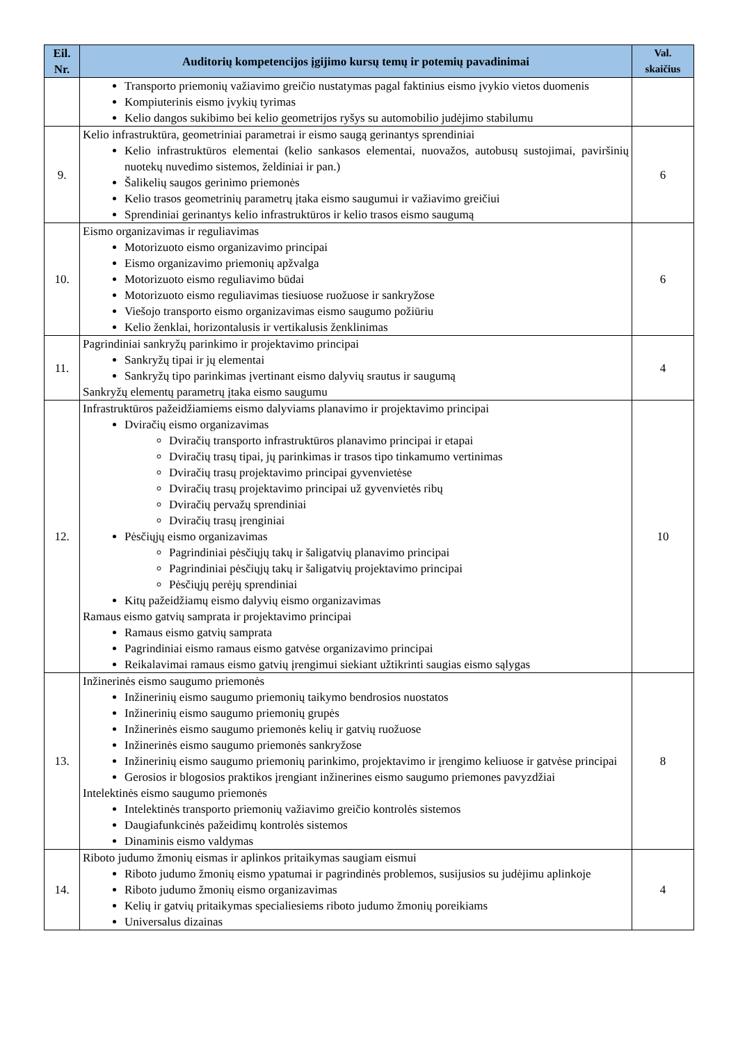| Eil. Nr. | Auditorių kompetencijos įgijimo kursų temų ir potemių pavadinimai | Val. skaičius |
| --- | --- | --- |
| | Transporto priemonių važiavimo greičio nustatymas pagal faktinius eismo įvykio vietos duomenis Kompiuterinis eismo įvykių tyrimas Kelio dangos sukibimo bei kelio geometrijos ryšys su automobilio judėjimo stabilumu | |
| 9. | Kelio infrastruktūra, geometriniai parametrai ir eismo saugą gerinantys sprendiniai Kelio infrastruktūros elementai (kelio sankasos elementai, nuovažos, autobusų sustojimai, paviršinių nuotekų nuvedimo sistemos, želdiniai ir pan.) Šalikelių saugos gerinimo priemonės Kelio trasos geometrinių parametrų įtaka eismo saugumui ir važiavimo greičiui Sprendiniai gerinantys kelio infrastruktūros ir kelio trasos eismo saugumą | 6 |
| 10. | Eismo organizavimas ir reguliavimas Motorizuoto eismo organizavimo principai Eismo organizavimo priemonių apžvalga Motorizuoto eismo reguliavimo būdai Motorizuoto eismo reguliavimas tiesiuose ruožuose ir sankryžose Viešojo transporto eismo organizavimas eismo saugumo požiūriu Kelio ženklai, horizontalusis ir vertikalusis ženklinimas | 6 |
| 11. | Pagrindiniai sankryžų parinkimo ir projektavimo principai Sankryžų tipai ir jų elementai Sankryžų tipo parinkimas įvertinant eismo dalyvių srautus ir saugumą Sankryžų elementų parametrų įtaka eismo saugumu | 4 |
| 12. | Infrastruktūros pažeidžiamiems eismo dalyviams planavimo ir projektavimo principai Dviračių eismo organizavimas Dviračių transporto infrastruktūros planavimo principai ir etapai Dviračių trasų tipai, jų parinkimas ir trasos tipo tinkamumo vertinimas Dviračių trasų projektavimo principai gyvenvietėse Dviračių trasų projektavimo principai už gyvenvietės ribų Dviračių pervažų sprendiniai Dviračių trasų įrenginiai Pėsčiųjų eismo organizavimas Pagrindiniai pėsčiųjų takų ir šaligatvių planavimo principai Pagrindiniai pėsčiųjų takų ir šaligatvių projektavimo principai Pėsčiųjų perėjų sprendiniai Kitų pažeidžiamų eismo dalyvių eismo organizavimas Ramaus eismo gatvių samprata ir projektavimo principai Ramaus eismo gatvių samprata Pagrindiniai eismo ramaus eismo gatvėse organizavimo principai Reikalavimai ramaus eismo gatvių įrengimui siekiant užtikrinti saugias eismo sąlygas | 10 |
| 13. | Inžinerinės eismo saugumo priemonės Inžinerinių eismo saugumo priemonių taikymo bendrosios nuostatos Inžinerinių eismo saugumo priemonių grupės Inžinerinės eismo saugumo priemonės kelių ir gatvių ruožuose Inžinerinės eismo saugumo priemonės sankryžose Inžinerinių eismo saugumo priemonių parinkimo, projektavimo ir įrengimo keliuose ir gatvėse principai Gerosios ir blogosios praktikos įrengiant inžinerines eismo saugumo priemones pavyzdžiai Intelektinės eismo saugumo priemonės Intelektinės transporto priemonių važiavimo greičio kontrolės sistemos Daugiafunkcinės pažeidimų kontrolės sistemos Dinaminis eismo valdymas | 8 |
| 14. | Riboto judumo žmonių eismas ir aplinkos pritaikymas saugiam eismui Riboto judumo žmonių eismo ypatumai ir pagrindinės problemos, susijusios su judėjimu aplinkoje Riboto judumo žmonių eismo organizavimas Kelių ir gatvių pritaikymas specialiesiems riboto judumo žmonių poreikiams Universalus dizainas | 4 |